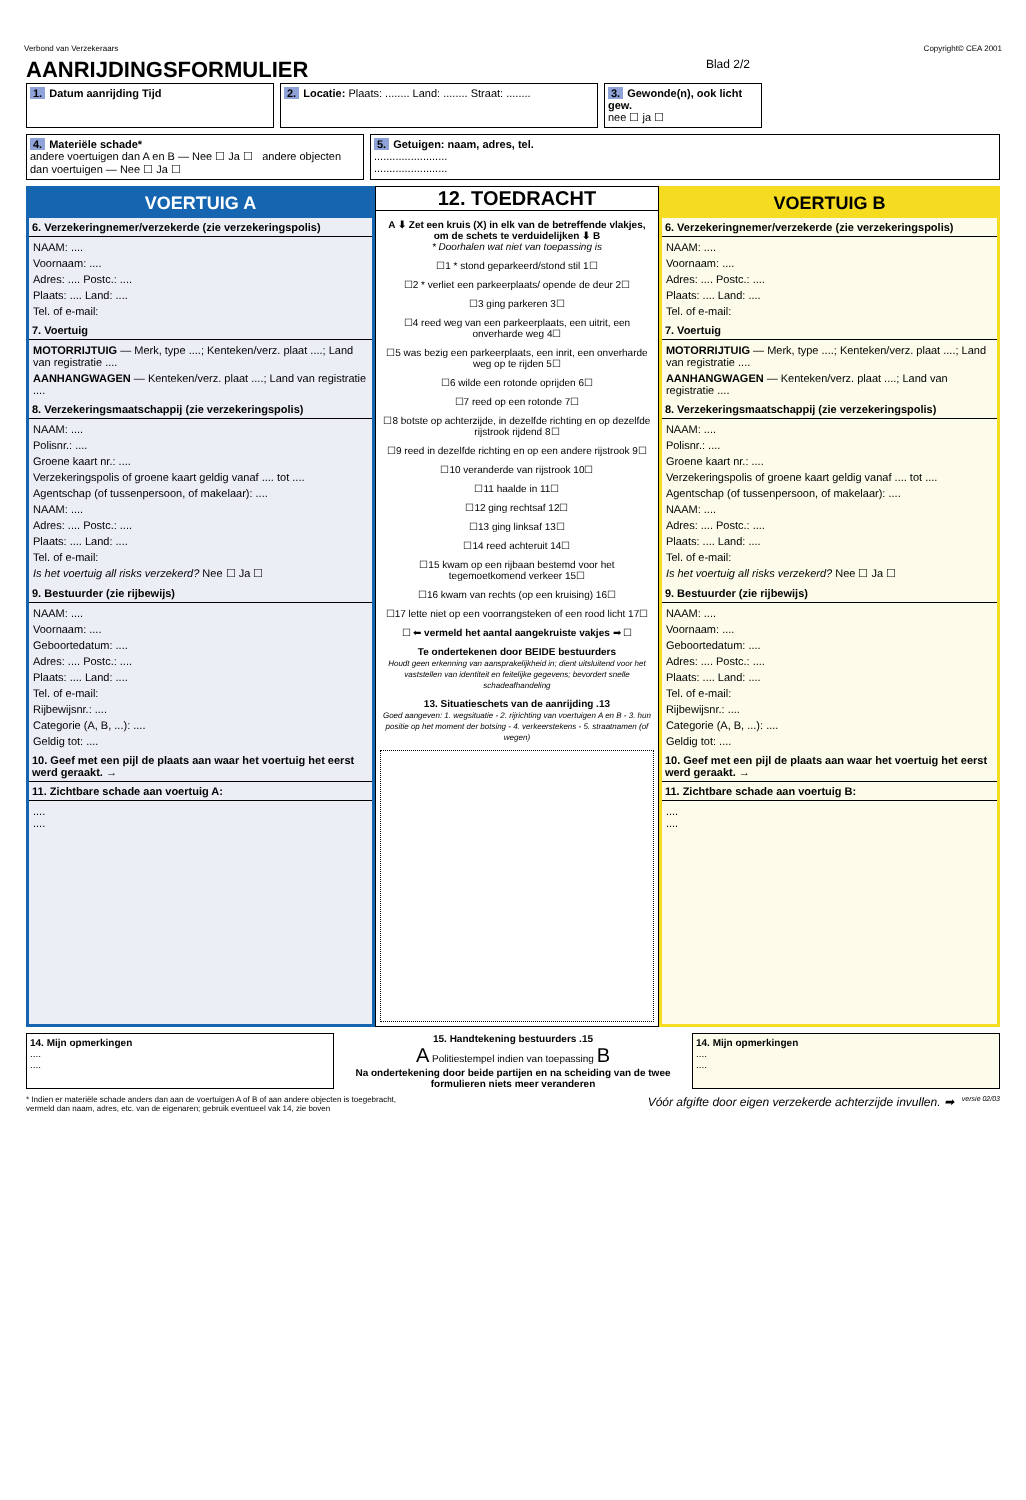Verbond van Verzekeraars Copyright© CEA 2001
AANRIJDINGSFORMULIER Blad 2/2
1. Datum aanrijding Tijd 2. Locatie: Plaats: ........ Land: ........ Straat: ........
3. Gewonde(n), ook licht gew.
nee ☐ ja ☐
4. Materiële schade*
andere voertuigen dan A en B — Nee ☐ Ja ☐ andere objecten dan voertuigen — Nee ☐ Ja ☐
5. Getuigen: naam, adres, tel.
........................
........................
VOERTUIG A
6. Verzekeringnemer/verzekerde (zie verzekeringspolis)
NAAM: ....
Voornaam: ....
Adres: .... Postc.: ....
Plaats: .... Land: ....
Tel. of e-mail:
7. Voertuig
MOTORRIJTUIG — Merk, type ....; Kenteken/verz. plaat ....; Land van registratie ....
AANHANGWAGEN — Kenteken/verz. plaat ....; Land van registratie ....
8. Verzekeringsmaatschappij (zie verzekeringspolis)
NAAM: ....
Polisnr.: ....
Groene kaart nr.: ....
Verzekeringspolis of groene kaart geldig vanaf .... tot ....
Agentschap (of tussenpersoon, of makelaar): ....
NAAM: ....
Adres: .... Postc.: ....
Plaats: .... Land: ....
Tel. of e-mail:
Is het voertuig all risks verzekerd? Nee ☐ Ja ☐
9. Bestuurder (zie rijbewijs)
NAAM: ....
Voornaam: ....
Geboortedatum: ....
Adres: .... Postc.: ....
Plaats: .... Land: ....
Tel. of e-mail:
Rijbewijsnr.: ....
Categorie (A, B, ...): ....
Geldig tot: ....
10. Geef met een pijl de plaats aan waar het voertuig het eerst werd geraakt. →
11. Zichtbare schade aan voertuig A:
....
....
12. TOEDRACHT
A ⬇ Zet een kruis (X) in elk van de betreffende vlakjes, om de schets te verduidelijken ⬇ B
* Doorhalen wat niet van toepassing is
☐1 * stond geparkeerd/stond stil 1☐
☐2 * verliet een parkeerplaats/ opende de deur 2☐
☐3 ging parkeren 3☐
☐4 reed weg van een parkeerplaats, een uitrit, een onverharde weg 4☐
☐5 was bezig een parkeerplaats, een inrit, een onverharde weg op te rijden 5☐
☐6 wilde een rotonde oprijden 6☐
☐7 reed op een rotonde 7☐
☐8 botste op achterzijde, in dezelfde richting en op dezelfde rijstrook rijdend 8☐
☐9 reed in dezelfde richting en op een andere rijstrook 9☐
☐10 veranderde van rijstrook 10☐
☐11 haalde in 11☐
☐12 ging rechtsaf 12☐
☐13 ging linksaf 13☐
☐14 reed achteruit 14☐
☐15 kwam op een rijbaan bestemd voor het tegemoetkomend verkeer 15☐
☐16 kwam van rechts (op een kruising) 16☐
☐17 lette niet op een voorrangsteken of een rood licht 17☐
☐ ⬅ vermeld het aantal aangekruiste vakjes ➡ ☐
Te ondertekenen door BEIDE bestuurders
Houdt geen erkenning van aansprakelijkheid in; dient uitsluitend voor het vaststellen van identiteit en feitelijke gegevens; bevordert snelle schadeafhandeling
13. Situatieschets van de aanrijding .13
Goed aangeven: 1. wegsituatie - 2. rijrichting van voertuigen A en B - 3. hun positie op het moment der botsing - 4. verkeerstekens - 5. straatnamen (of wegen)
VOERTUIG B
6. Verzekeringnemer/verzekerde (zie verzekeringspolis)
NAAM: ....
Voornaam: ....
Adres: .... Postc.: ....
Plaats: .... Land: ....
Tel. of e-mail:
7. Voertuig
MOTORRIJTUIG — Merk, type ....; Kenteken/verz. plaat ....; Land van registratie ....
AANHANGWAGEN — Kenteken/verz. plaat ....; Land van registratie ....
8. Verzekeringsmaatschappij (zie verzekeringspolis)
NAAM: ....
Polisnr.: ....
Groene kaart nr.: ....
Verzekeringspolis of groene kaart geldig vanaf .... tot ....
Agentschap (of tussenpersoon, of makelaar): ....
NAAM: ....
Adres: .... Postc.: ....
Plaats: .... Land: ....
Tel. of e-mail:
Is het voertuig all risks verzekerd? Nee ☐ Ja ☐
9. Bestuurder (zie rijbewijs)
NAAM: ....
Voornaam: ....
Geboortedatum: ....
Adres: .... Postc.: ....
Plaats: .... Land: ....
Tel. of e-mail:
Rijbewijsnr.: ....
Categorie (A, B, ...): ....
Geldig tot: ....
10. Geef met een pijl de plaats aan waar het voertuig het eerst werd geraakt. →
11. Zichtbare schade aan voertuig B:
....
....
14. Mijn opmerkingen
....
....
15. Handtekening bestuurders .15
A Politiestempel indien van toepassing B
Na ondertekening door beide partijen en na scheiding van de twee formulieren niets meer veranderen
14. Mijn opmerkingen
....
....
* Indien er materiële schade anders dan aan de voertuigen A of B of aan andere objecten is toegebracht, vermeld dan naam, adres, etc. van de eigenaren; gebruik eventueel vak 14, zie boven Vóór afgifte door eigen verzekerde achterzijde invullen. ➡ versie 02/03